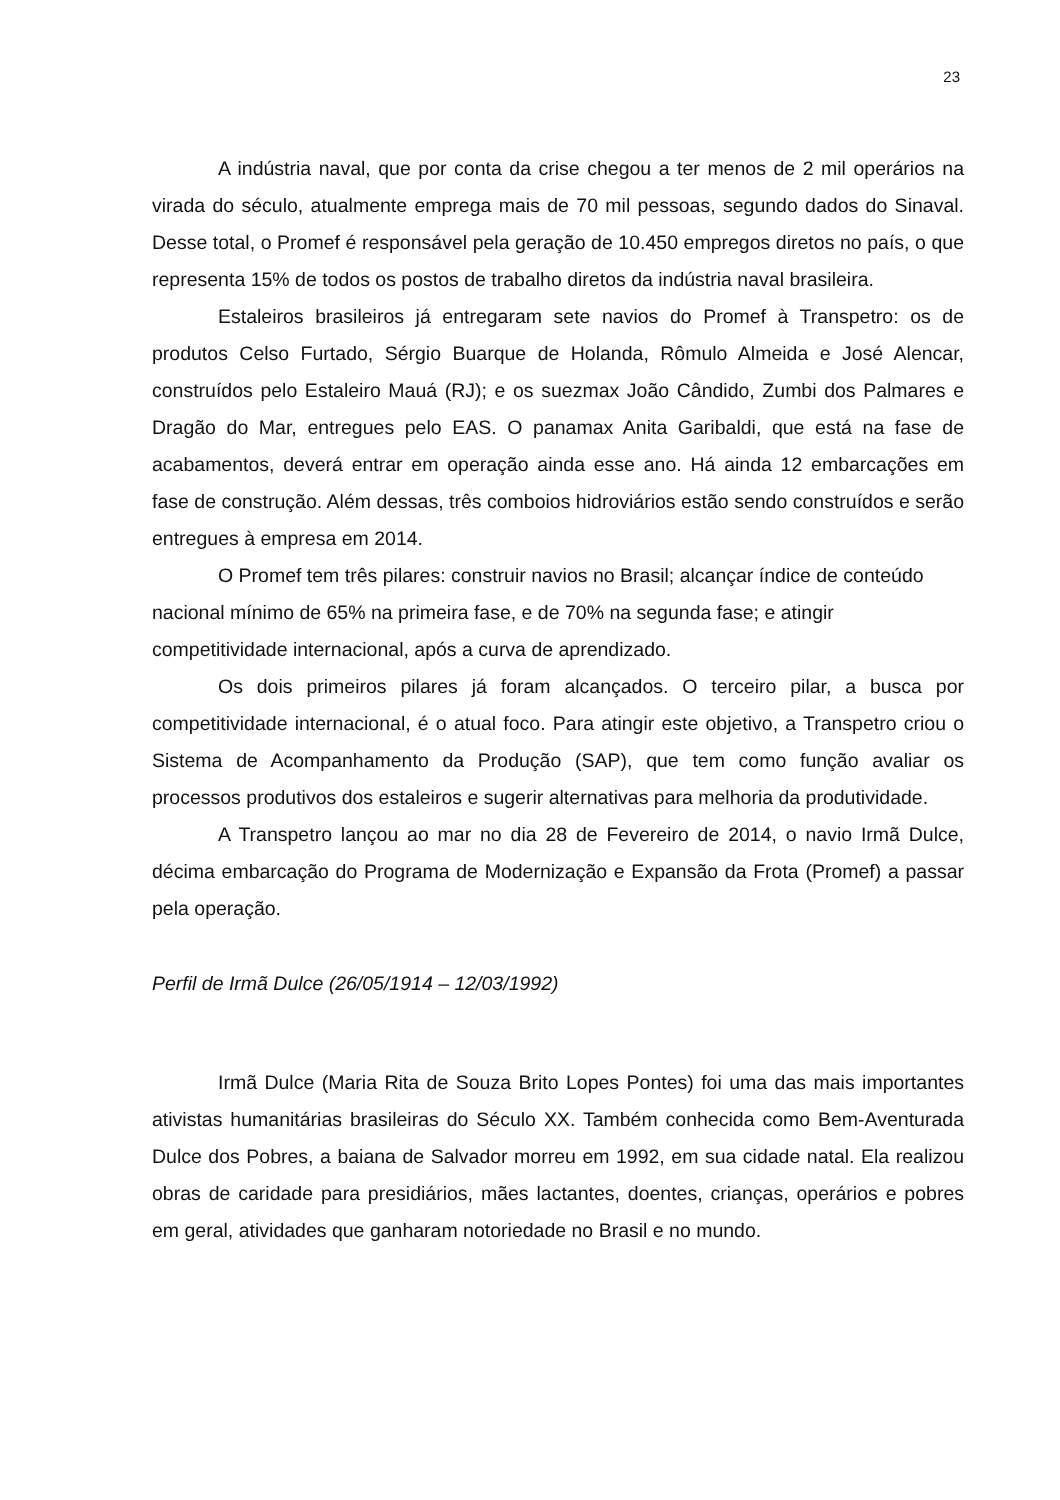23
A indústria naval, que por conta da crise chegou a ter menos de 2 mil operários na virada do século, atualmente emprega mais de 70 mil pessoas, segundo dados do Sinaval. Desse total, o Promef é responsável pela geração de 10.450 empregos diretos no país, o que representa 15% de todos os postos de trabalho diretos da indústria naval brasileira.
Estaleiros brasileiros já entregaram sete navios do Promef à Transpetro: os de produtos Celso Furtado, Sérgio Buarque de Holanda, Rômulo Almeida e José Alencar, construídos pelo Estaleiro Mauá (RJ); e os suezmax João Cândido, Zumbi dos Palmares e Dragão do Mar, entregues pelo EAS. O panamax Anita Garibaldi, que está na fase de acabamentos, deverá entrar em operação ainda esse ano. Há ainda 12 embarcações em fase de construção. Além dessas, três comboios hidroviários estão sendo construídos e serão entregues à empresa em 2014.
O Promef tem três pilares: construir navios no Brasil; alcançar índice de conteúdo nacional mínimo de 65% na primeira fase, e de 70% na segunda fase; e atingir competitividade internacional, após a curva de aprendizado.
Os dois primeiros pilares já foram alcançados. O terceiro pilar, a busca por competitividade internacional, é o atual foco. Para atingir este objetivo, a Transpetro criou o Sistema de Acompanhamento da Produção (SAP), que tem como função avaliar os processos produtivos dos estaleiros e sugerir alternativas para melhoria da produtividade.
A Transpetro lançou ao mar no dia 28 de Fevereiro de 2014, o navio Irmã Dulce, décima embarcação do Programa de Modernização e Expansão da Frota (Promef) a passar pela operação.
Perfil de Irmã Dulce (26/05/1914 – 12/03/1992)
Irmã Dulce (Maria Rita de Souza Brito Lopes Pontes) foi uma das mais importantes ativistas humanitárias brasileiras do Século XX. Também conhecida como Bem-Aventurada Dulce dos Pobres, a baiana de Salvador morreu em 1992, em sua cidade natal. Ela realizou obras de caridade para presidiários, mães lactantes, doentes, crianças, operários e pobres em geral, atividades que ganharam notoriedade no Brasil e no mundo.